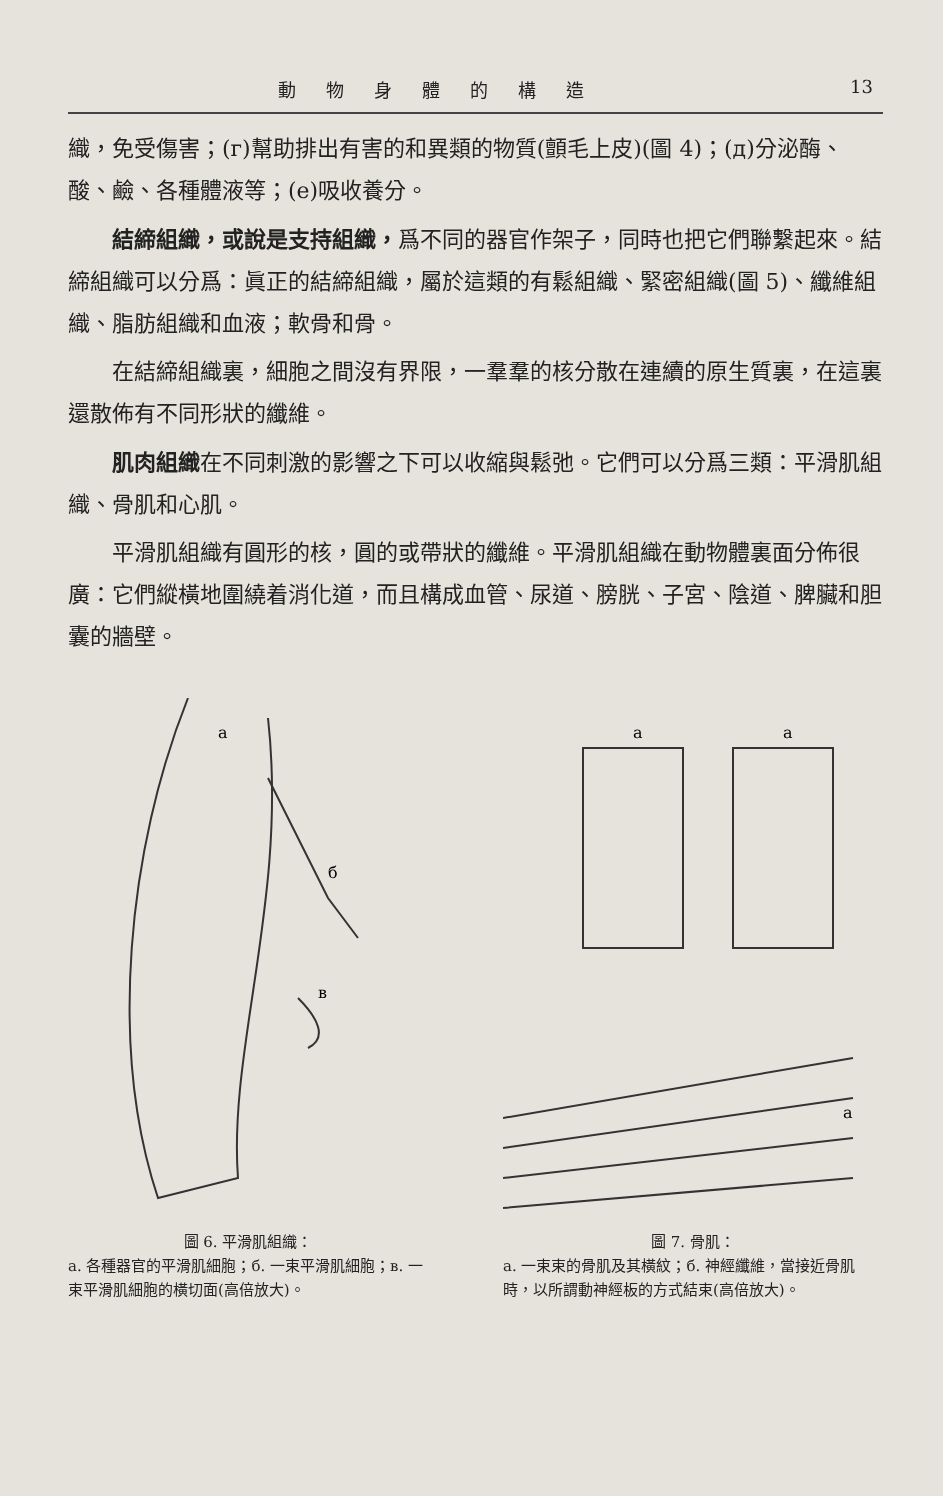動物身體的構造 13
織，免受傷害；(г)幫助排出有害的和異類的物質(顫毛上皮)(圖 4)；(д)分泌酶、酸、鹼、各種體液等；(е)吸收養分。
結締組織，或說是支持組織，爲不同的器官作架子，同時也把它們聯繫起來。結締組織可以分爲：眞正的結締組織，屬於這類的有鬆組織、緊密組織(圖 5)、纖維組織、脂肪組織和血液；軟骨和骨。
在結締組織裏，細胞之間沒有界限，一羣羣的核分散在連續的原生質裏，在這裏還散佈有不同形狀的纖維。
肌肉組織在不同刺激的影響之下可以收縮與鬆弛。它們可以分爲三類：平滑肌組織、骨肌和心肌。
平滑肌組織有圓形的核，圓的或帶狀的纖維。平滑肌組織在動物體裏面分佈很廣：它們縱橫地圍繞着消化道，而且構成血管、尿道、膀胱、子宮、陰道、脾臟和胆囊的牆壁。
a
б
в
圖 6. 平滑肌組織：
a. 各種器官的平滑肌細胞；б. 一束平滑肌細胞；в. 一束平滑肌細胞的橫切面(高倍放大)。
a
a
a
圖 7. 骨肌：
a. 一束束的骨肌及其橫紋；б. 神經纖維，當接近骨肌時，以所謂動神經板的方式結束(高倍放大)。